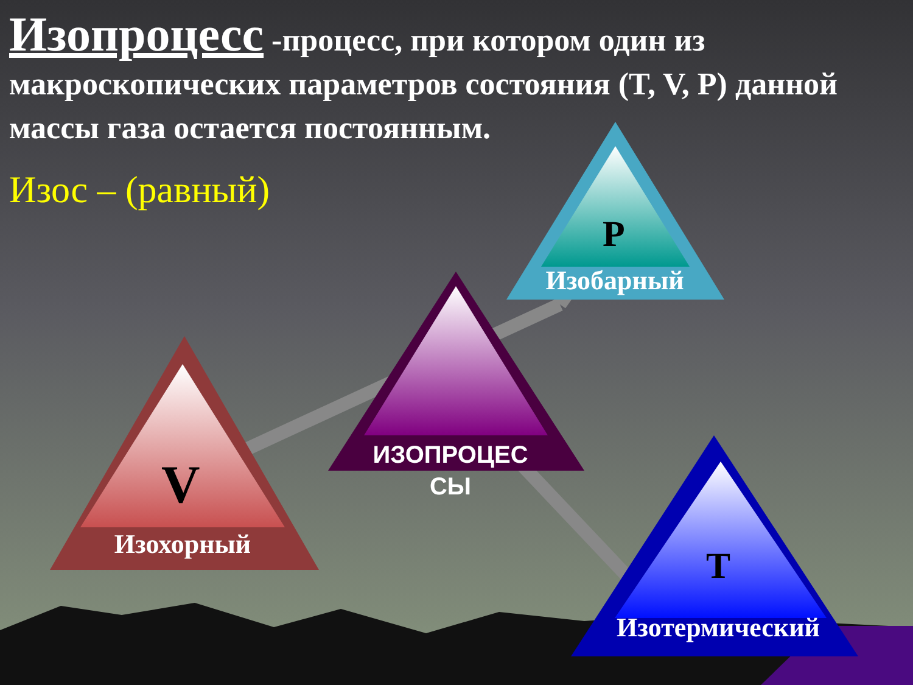Изопроцесс -процесс, при котором один из макроскопических параметров состояния (T, V, P) данной массы газа остается постоянным.
Изос – (равный)
P
Изобарный
ИЗОПРОЦЕС
СЫ
V
Изохорный
T
Изотермический